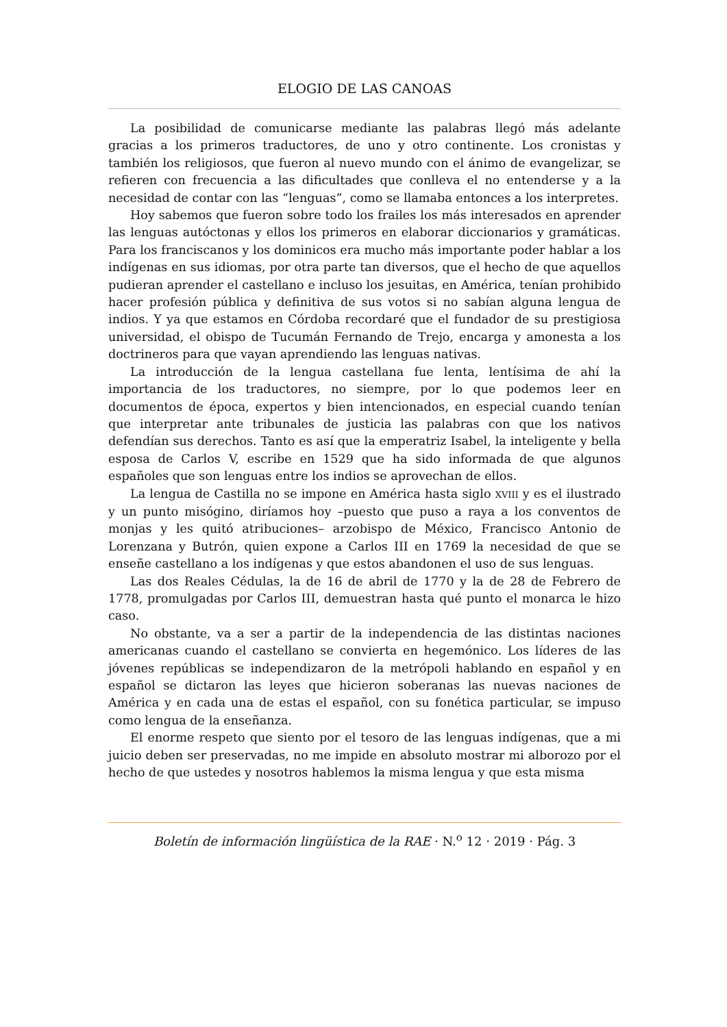ELOGIO DE LAS CANOAS
La posibilidad de comunicarse mediante las palabras llegó más adelante gracias a los primeros traductores, de uno y otro continente. Los cronistas y también los religiosos, que fueron al nuevo mundo con el ánimo de evangelizar, se refieren con frecuencia a las dificultades que conlleva el no entenderse y a la necesidad de contar con las “lenguas”, como se llamaba entonces a los interpretes.
Hoy sabemos que fueron sobre todo los frailes los más interesados en aprender las lenguas autóctonas y ellos los primeros en elaborar diccionarios y gramáticas. Para los franciscanos y los dominicos era mucho más importante poder hablar a los indígenas en sus idiomas, por otra parte tan diversos, que el hecho de que aquellos pudieran aprender el castellano e incluso los jesuitas, en América, tenían prohibido hacer profesión pública y definitiva de sus votos si no sabían alguna lengua de indios. Y ya que estamos en Córdoba recordaré que el fundador de su prestigiosa universidad, el obispo de Tucumán Fernando de Trejo, encarga y amonesta a los doctrineros para que vayan aprendiendo las lenguas nativas.
La introducción de la lengua castellana fue lenta, lentísima de ahí la importancia de los traductores, no siempre, por lo que podemos leer en documentos de época, expertos y bien intencionados, en especial cuando tenían que interpretar ante tribunales de justicia las palabras con que los nativos defendían sus derechos. Tanto es así que la emperatriz Isabel, la inteligente y bella esposa de Carlos V, escribe en 1529 que ha sido informada de que algunos españoles que son lenguas entre los indios se aprovechan de ellos.
La lengua de Castilla no se impone en América hasta siglo XVIII y es el ilustrado y un punto misógino, diríamos hoy –puesto que puso a raya a los conventos de monjas y les quitó atribuciones– arzobispo de México, Francisco Antonio de Lorenzana y Butrón, quien expone a Carlos III en 1769 la necesidad de que se enseñe castellano a los indígenas y que estos abandonen el uso de sus lenguas.
Las dos Reales Cédulas, la de 16 de abril de 1770 y la de 28 de Febrero de 1778, promulgadas por Carlos III, demuestran hasta qué punto el monarca le hizo caso.
No obstante, va a ser a partir de la independencia de las distintas naciones americanas cuando el castellano se convierta en hegemónico. Los líderes de las jóvenes repúblicas se independizaron de la metrópoli hablando en español y en español se dictaron las leyes que hicieron soberanas las nuevas naciones de América y en cada una de estas el español, con su fonética particular, se impuso como lengua de la enseñanza.
El enorme respeto que siento por el tesoro de las lenguas indígenas, que a mi juicio deben ser preservadas, no me impide en absoluto mostrar mi alborozo por el hecho de que ustedes y nosotros hablemos la misma lengua y que esta misma
Boletín de información lingüística de la RAE · N.<sup>o</sup> 12 · 2019 · Pág. 3